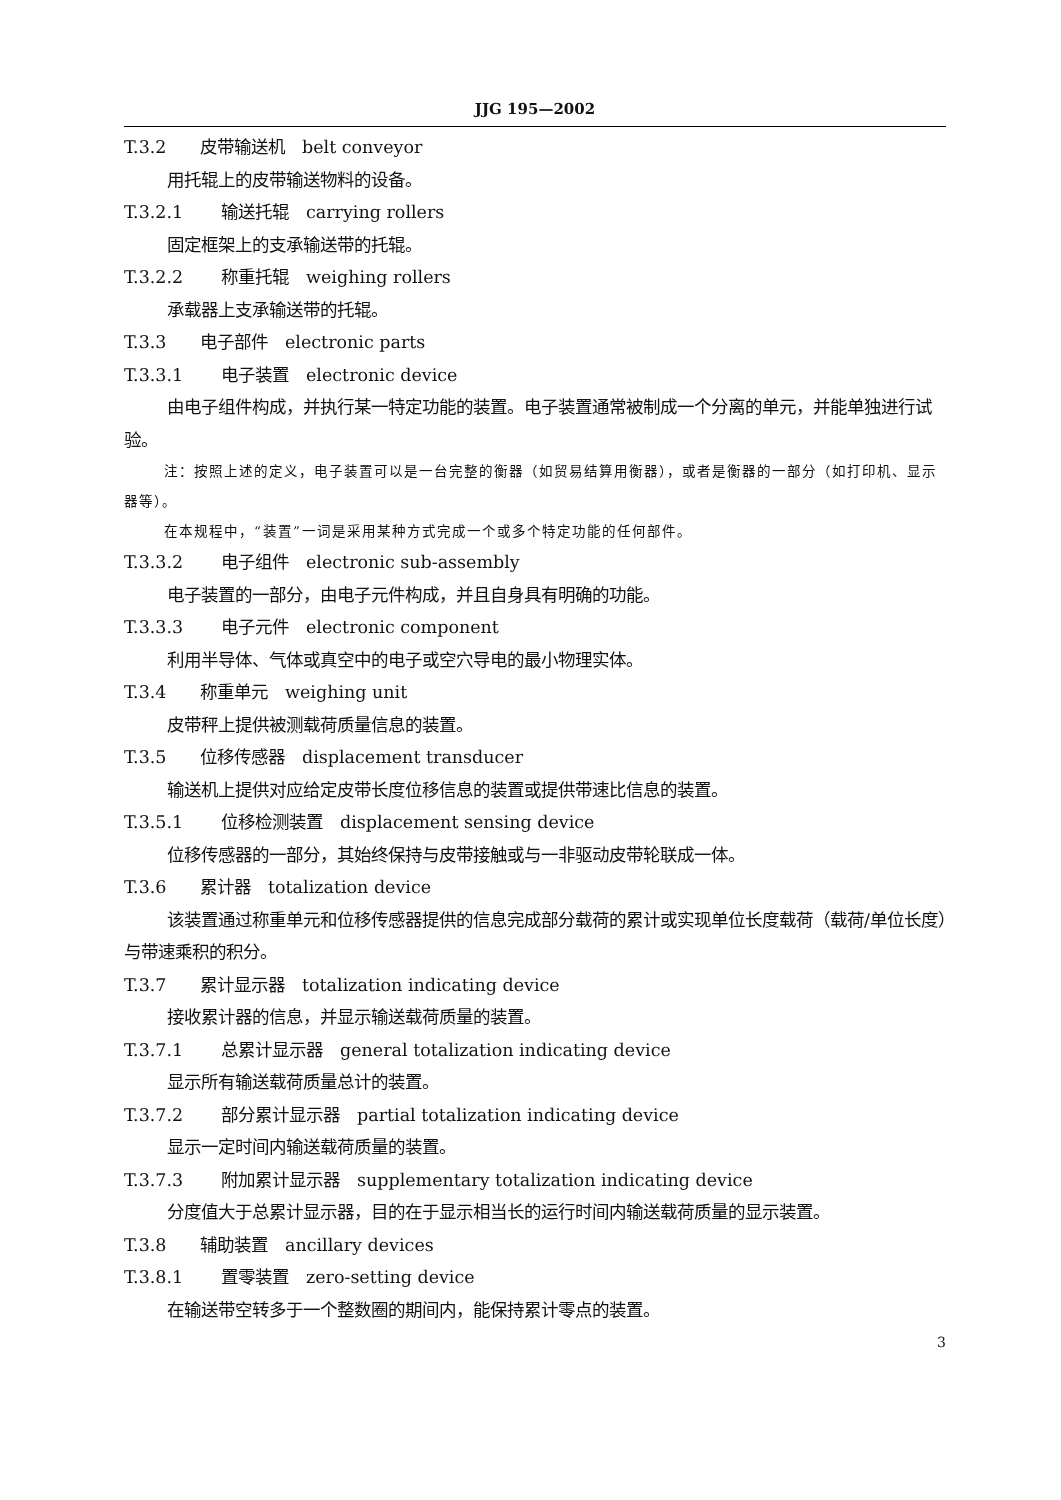JJG 195—2002
T.3.2 皮带输送机　belt conveyor
用托辊上的皮带输送物料的设备。
T.3.2.1 输送托辊　carrying rollers
固定框架上的支承输送带的托辊。
T.3.2.2 称重托辊　weighing rollers
承载器上支承输送带的托辊。
T.3.3 电子部件　electronic parts
T.3.3.1 电子装置　electronic device
由电子组件构成，并执行某一特定功能的装置。电子装置通常被制成一个分离的单元，并能单独进行试验。
注：按照上述的定义，电子装置可以是一台完整的衡器（如贸易结算用衡器），或者是衡器的一部分（如打印机、显示器等）。
在本规程中，“装置”一词是采用某种方式完成一个或多个特定功能的任何部件。
T.3.3.2 电子组件　electronic sub-assembly
电子装置的一部分，由电子元件构成，并且自身具有明确的功能。
T.3.3.3 电子元件　electronic component
利用半导体、气体或真空中的电子或空穴导电的最小物理实体。
T.3.4 称重单元　weighing unit
皮带秤上提供被测载荷质量信息的装置。
T.3.5 位移传感器　displacement transducer
输送机上提供对应给定皮带长度位移信息的装置或提供带速比信息的装置。
T.3.5.1 位移检测装置　displacement sensing device
位移传感器的一部分，其始终保持与皮带接触或与一非驱动皮带轮联成一体。
T.3.6 累计器　totalization device
该装置通过称重单元和位移传感器提供的信息完成部分载荷的累计或实现单位长度载荷（载荷/单位长度）与带速乘积的积分。
T.3.7 累计显示器　totalization indicating device
接收累计器的信息，并显示输送载荷质量的装置。
T.3.7.1 总累计显示器　general totalization indicating device
显示所有输送载荷质量总计的装置。
T.3.7.2 部分累计显示器　partial totalization indicating device
显示一定时间内输送载荷质量的装置。
T.3.7.3 附加累计显示器　supplementary totalization indicating device
分度值大于总累计显示器，目的在于显示相当长的运行时间内输送载荷质量的显示装置。
T.3.8 辅助装置　ancillary devices
T.3.8.1 置零装置　zero-setting device
在输送带空转多于一个整数圈的期间内，能保持累计零点的装置。
3